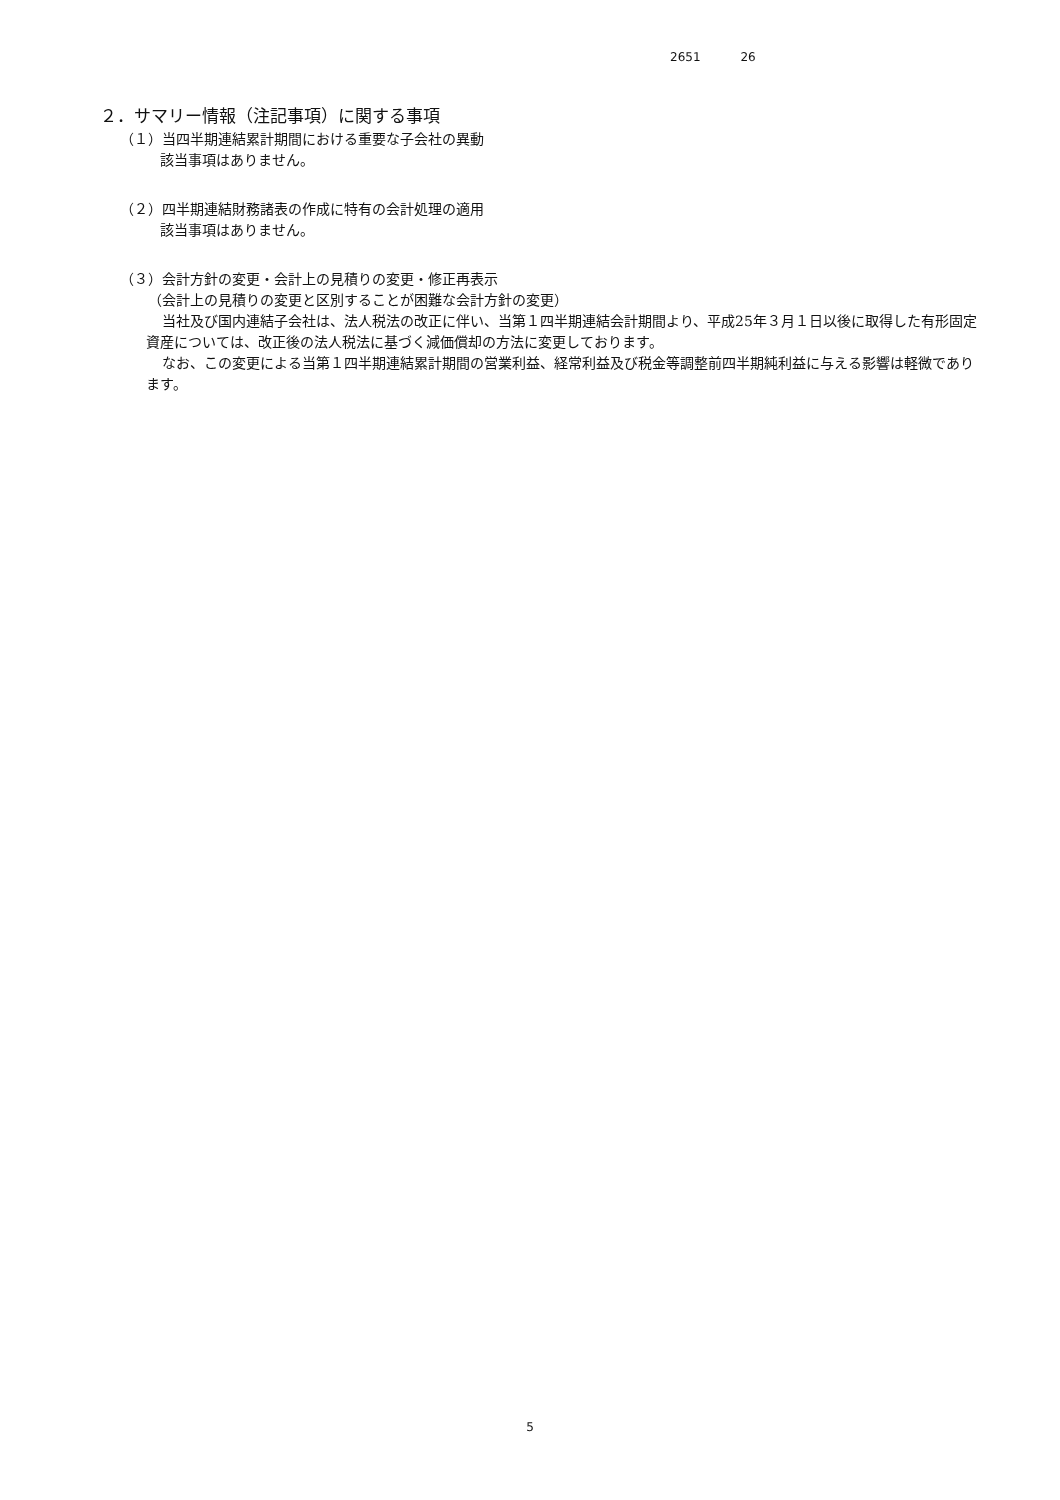2651 26
２．サマリー情報（注記事項）に関する事項
（１）当四半期連結累計期間における重要な子会社の異動
該当事項はありません。
（２）四半期連結財務諸表の作成に特有の会計処理の適用
該当事項はありません。
（３）会計方針の変更・会計上の見積りの変更・修正再表示
（会計上の見積りの変更と区別することが困難な会計方針の変更）
当社及び国内連結子会社は、法人税法の改正に伴い、当第１四半期連結会計期間より、平成25年３月１日以後に取得した有形固定資産については、改正後の法人税法に基づく減価償却の方法に変更しております。
なお、この変更による当第１四半期連結累計期間の営業利益、経常利益及び税金等調整前四半期純利益に与える影響は軽微であります。
5